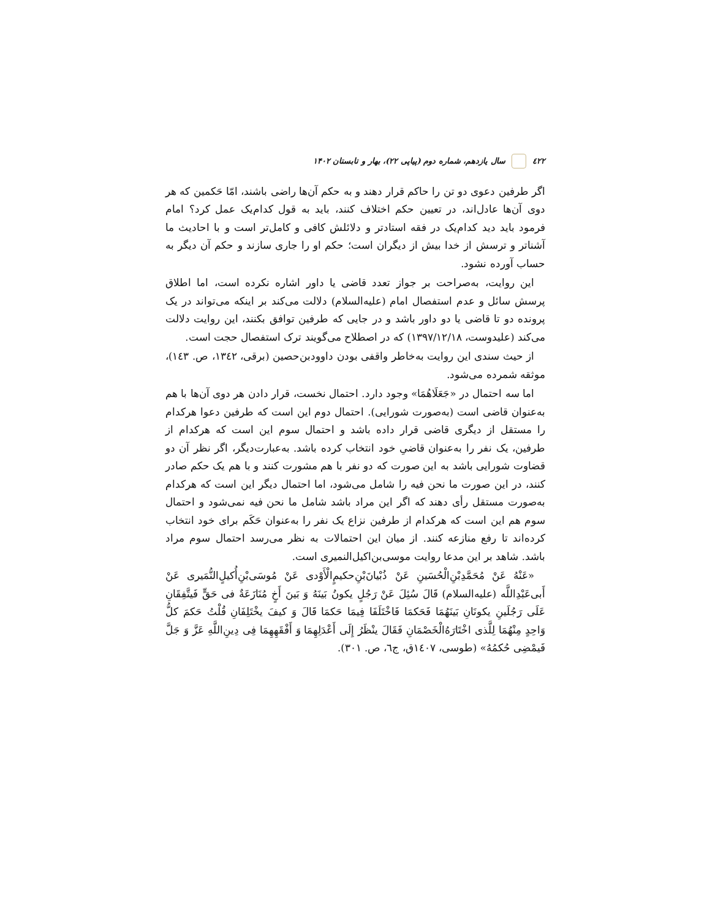٤٢٢ سال یازدهم، شماره دوم (پیاپی ۲۲)، بهار و تابستان ۱۴۰۲
اگر طرفین دعوی دو تن را حاکم قرار دهند و به حکم آن‌ها راضی باشند، امّا حَکمین که هر دوی آن‌ها عادل‌اند، در تعیین حکم اختلاف کنند، باید به قول کدام‌یک عمل کرد؟ امام فرمود باید دید کدام‌یک در فقه استادتر و دلائلش کافی و کامل‌تر است و با احادیث ما آشناتر و ترسش از خدا بیش از دیگران است؛ حکم او را جاری سازند و حکم آن دیگر به حساب آورده نشود.
این روایت، به‌صراحت بر جواز تعدد قاضی یا داور اشاره نکرده است، اما اطلاق پرسش سائل و عدم استفصال امام (علیه‌السلام) دلالت می‌کند بر اینکه می‌تواند در یک پرونده دو تا قاضی یا دو داور باشد و در جایی که طرفین توافق بکنند، این روایت دلالت می‌کند (علیدوست، ۱۳۹۷/۱۲/۱۸) که در اصطلاح می‌گویند ترک استفصال حجت است.
از حیث سندی این روایت به‌خاطر واقفی بودن داوودبن‌حصین (برقی، ١٣٤٢، ص. ١٤٣)، موثقه شمرده می‌شود.
اما سه احتمال در «جَعَلَاهُمَا» وجود دارد. احتمال نخست، قرار دادن هر دوی آن‌ها با هم به‌عنوان قاضی است (به‌صورت شورایی). احتمال دوم این است که طرفین دعوا هرکدام را مستقل از دیگری قاضی قرار داده باشد و احتمال سوم این است که هرکدام از طرفین، یک نفر را به‌عنوان قاضیِ خود انتخاب کرده باشد. به‌عبارت‌دیگر، اگر نظر آن دو قضاوت شورایی باشد به این صورت که دو نفر با هم مشورت کنند و با هم یک حکم صادر کنند، در این صورت ما نحن فیه را شامل می‌شود، اما احتمال دیگر این است که هرکدام به‌صورت مستقل رأی دهند که اگر این مراد باشد شامل ما نحن فیه نمی‌شود و احتمال سوم هم این است که هرکدام از طرفین نزاع یک نفر را به‌عنوان حَکَم برای خود انتخاب کرده‌اند تا رفع منازعه کنند. از میان این احتمالات به نظر می‌رسد احتمال سوم مراد باشد. شاهد بر این مدعا روایت موسی‌بن‌اکیل‌النمیری است.
«عَنْهُ عَنْ مُحَمَّدِبْنِ‌الْحُسَینِ عَنْ ذُبْیانَ‌بْنِ‌حکیمٍ‌الْأَوْدی عَنْ مُوسَی‌بْنِ‌أُکیلٍ‌النُّمَیری عَنْ أَبی‌عَبْدِاللَّه (علیه‌السلام) قَالَ سُئِلَ عَنْ رَجُلٍ یکونُ بَینَهُ وَ بَینَ أَخٍ مُنَازَعَةٌ فی حَقٍّ فَیتَّفِقَانِ عَلَی رَجُلَینِ یکونَانِ بَینَهُمَا فَحَکمَا فَاخْتَلَفَا فِیمَا حَکمَا قَالَ وَ کیفَ یخْتَلِفَانِ قُلْتُ حَکمَ کلُّ وَاحِدٍ مِنْهُمَا لِلَّذی اخْتَارَهُ‌الْخَصْمَانِ فَقَالَ ینْظَرُ إِلَی أَعْدَلِهِمَا وَ أَفْقَهِهِمَا فِی دِینِ‌اللَّهِ عَزَّ وَ جَلَّ فَیمْضِی حُکمُهُ» (طوسی، ١٤٠٧ق، ج٦، ص. ٣٠١).